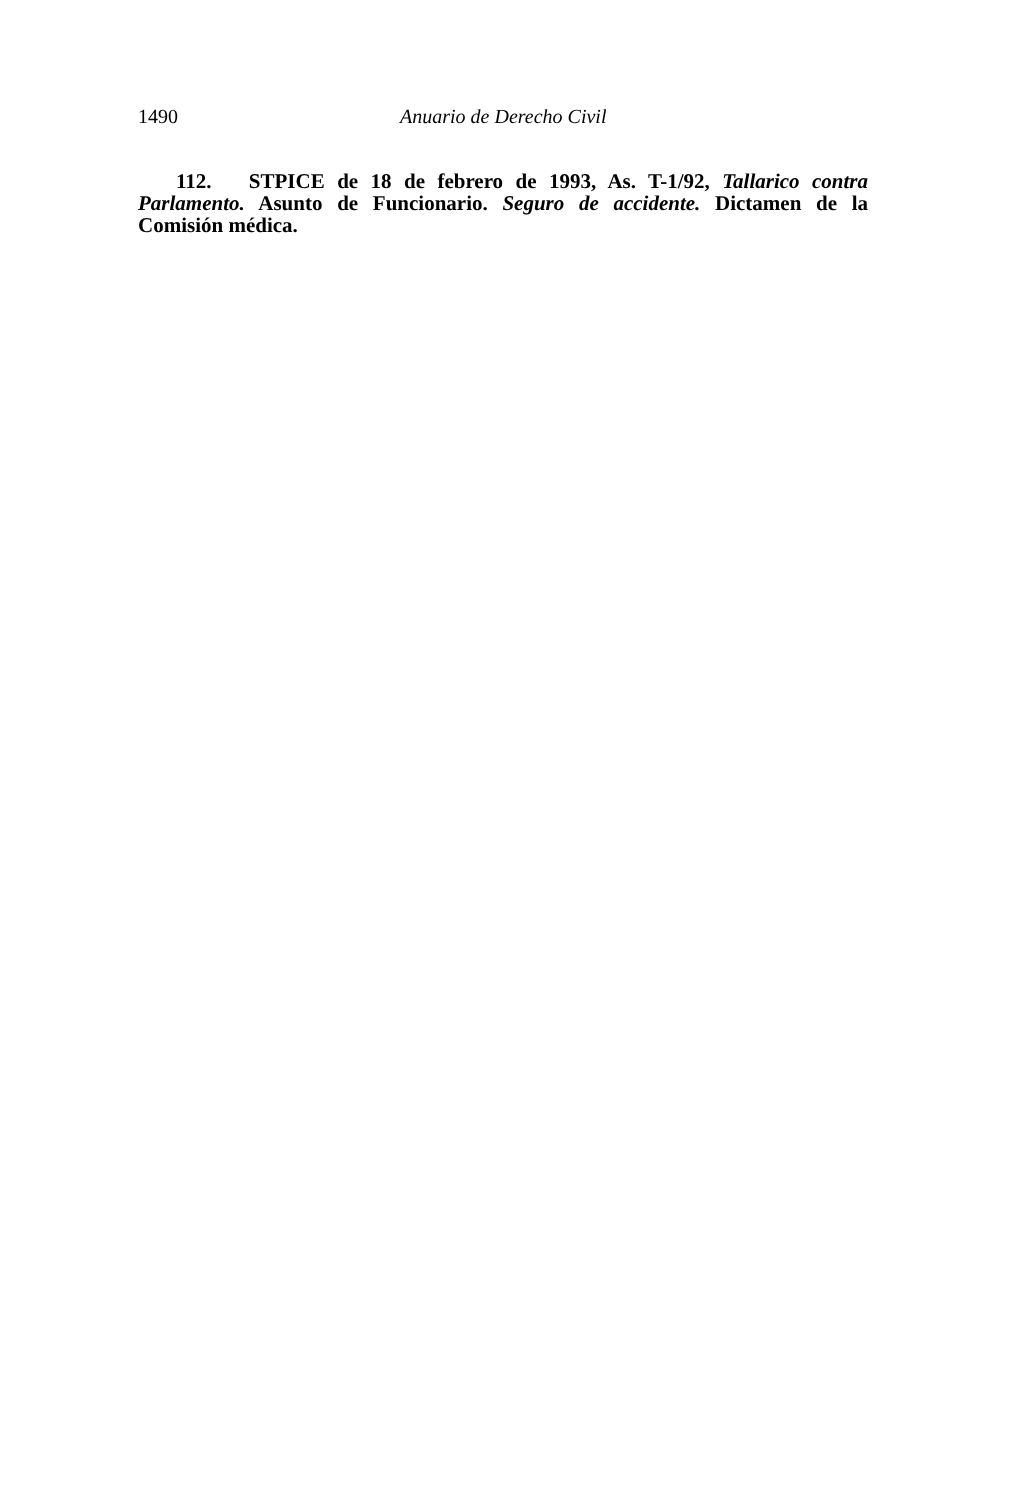1490 Anuario de Derecho Civil
112. STPICE de 18 de febrero de 1993, As. T-1/92, Tallarico contra Parlamento. Asunto de Funcionario. Seguro de accidente. Dictamen de la Comisión médica.